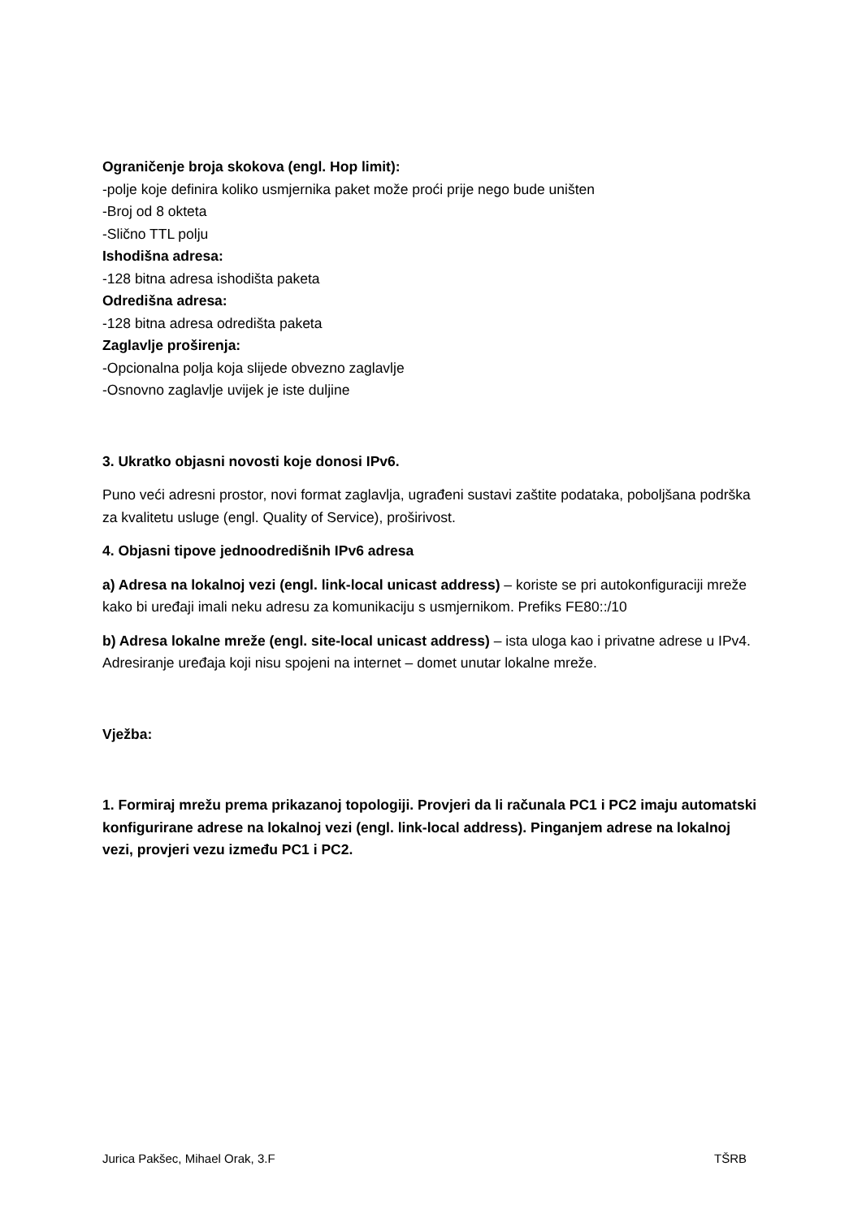Ograničenje broja skokova (engl. Hop limit):
-polje koje definira koliko usmjernika paket može proći prije nego bude uništen
-Broj od 8 okteta
-Slično TTL polju
Ishodišna adresa:
-128 bitna adresa ishodišta paketa
Odredišna adresa:
-128 bitna adresa odredišta paketa
Zaglavlje proširenja:
-Opcionalna polja koja slijede obvezno zaglavlje
-Osnovno zaglavlje uvijek je iste duljine
3. Ukratko objasni novosti koje donosi IPv6.
Puno veći adresni prostor, novi format zaglavlja, ugrađeni sustavi zaštite podataka, poboljšana podrška za kvalitetu usluge (engl. Quality of Service), proširivost.
4. Objasni tipove jednoodredišnih IPv6 adresa
a) Adresa na lokalnoj vezi (engl. link-local unicast address) – koriste se pri autokonfiguraciji mreže kako bi uređaji imali neku adresu za komunikaciju s usmjernikom. Prefiks FE80::/10
b) Adresa lokalne mreže (engl. site-local unicast address) – ista uloga kao i privatne adrese u IPv4. Adresiranje uređaja koji nisu spojeni na internet – domet unutar lokalne mreže.
Vježba:
1. Formiraj mrežu prema prikazanoj topologiji. Provjeri da li računala PC1 i PC2 imaju automatski konfigurirane adrese na lokalnoj vezi (engl. link-local address). Pinganjem adrese na lokalnoj vezi, provjeri vezu između PC1 i PC2.
Jurica Pakšec, Mihael Orak, 3.F TŠRB